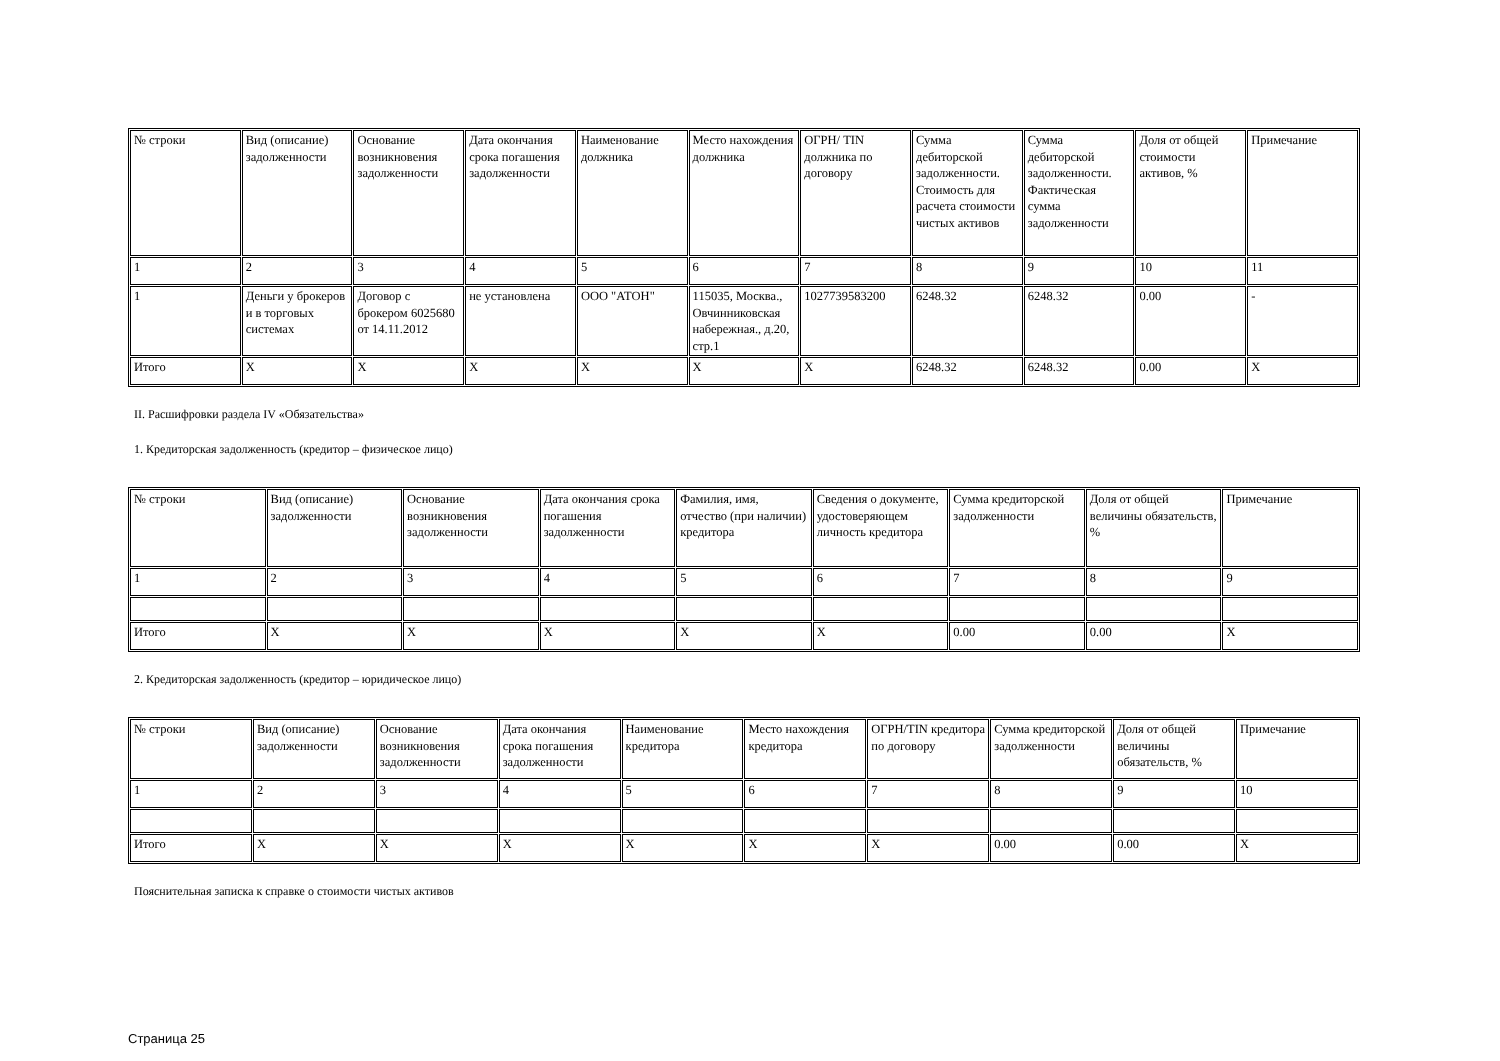| № строки | Вид (описание) задолженности | Основание возникновения задолженности | Дата окончания срока погашения задолженности | Наименование должника | Место нахождения должника | ОГРН/ TIN должника по договору | Сумма дебиторской задолженности. Стоимость для расчета стоимости чистых активов | Сумма дебиторской задолженности. Фактическая сумма задолженности | Доля от общей стоимости активов, % | Примечание |
| 1 | 2 | 3 | 4 | 5 | 6 | 7 | 8 | 9 | 10 | 11 |
| 1 | Деньги у брокеров и в торговых системах | Договор с брокером 6025680 от 14.11.2012 | не установлена | ООО "АТОН" | 115035, Москва., Овчинниковская набережная., д.20, стр.1 | 1027739583200 | 6248.32 | 6248.32 | 0.00 | - |
| Итого | X | X | X | X | X | X | 6248.32 | 6248.32 | 0.00 | X |
II. Расшифровки раздела IV «Обязательства»
1. Кредиторская задолженность (кредитор – физическое лицо)
| № строки | Вид (описание) задолженности | Основание возникновения задолженности | Дата окончания срока погашения задолженности | Фамилия, имя, отчество (при наличии) кредитора | Сведения о документе, удостоверяющем личность кредитора | Сумма кредиторской задолженности | Доля от общей величины обязательств, % | Примечание |
| 1 | 2 | 3 | 4 | 5 | 6 | 7 | 8 | 9 |
| Итого | X | X | X | X | X | 0.00 | 0.00 | X |
2. Кредиторская задолженность (кредитор – юридическое лицо)
| № строки | Вид (описание) задолженности | Основание возникновения задолженности | Дата окончания срока погашения задолженности | Наименование кредитора | Место нахождения кредитора | ОГРН/TIN кредитора по договору | Сумма кредиторской задолженности | Доля от общей величины обязательств, % | Примечание |
| 1 | 2 | 3 | 4 | 5 | 6 | 7 | 8 | 9 | 10 |
| Итого | X | X | X | X | X | X | 0.00 | 0.00 | X |
Пояснительная записка к справке о стоимости чистых активов
Страница 25